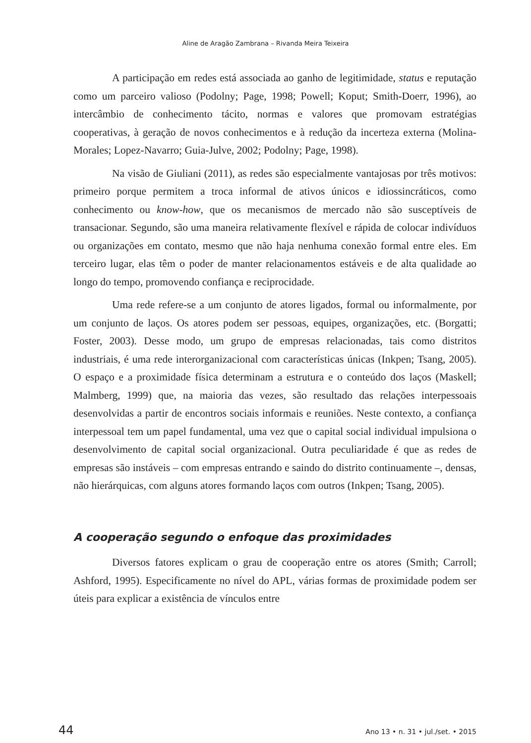Aline de Aragão Zambrana – Rivanda Meira Teixeira
A participação em redes está associada ao ganho de legitimidade, status e reputação como um parceiro valioso (Podolny; Page, 1998; Powell; Koput; Smith-Doerr, 1996), ao intercâmbio de conhecimento tácito, normas e valores que promovam estratégias cooperativas, à geração de novos conhecimentos e à redução da incerteza externa (Molina-Morales; Lopez-Navarro; Guia-Julve, 2002; Podolny; Page, 1998).
Na visão de Giuliani (2011), as redes são especialmente vantajosas por três motivos: primeiro porque permitem a troca informal de ativos únicos e idiossincráticos, como conhecimento ou know-how, que os mecanismos de mercado não são susceptíveis de transacionar. Segundo, são uma maneira relativamente flexível e rápida de colocar indivíduos ou organizações em contato, mesmo que não haja nenhuma conexão formal entre eles. Em terceiro lugar, elas têm o poder de manter relacionamentos estáveis e de alta qualidade ao longo do tempo, promovendo confiança e reciprocidade.
Uma rede refere-se a um conjunto de atores ligados, formal ou informalmente, por um conjunto de laços. Os atores podem ser pessoas, equipes, organizações, etc. (Borgatti; Foster, 2003). Desse modo, um grupo de empresas relacionadas, tais como distritos industriais, é uma rede interorganizacional com características únicas (Inkpen; Tsang, 2005). O espaço e a proximidade física determinam a estrutura e o conteúdo dos laços (Maskell; Malmberg, 1999) que, na maioria das vezes, são resultado das relações interpessoais desenvolvidas a partir de encontros sociais informais e reuniões. Neste contexto, a confiança interpessoal tem um papel fundamental, uma vez que o capital social individual impulsiona o desenvolvimento de capital social organizacional. Outra peculiaridade é que as redes de empresas são instáveis – com empresas entrando e saindo do distrito continuamente –, densas, não hierárquicas, com alguns atores formando laços com outros (Inkpen; Tsang, 2005).
A cooperação segundo o enfoque das proximidades
Diversos fatores explicam o grau de cooperação entre os atores (Smith; Carroll; Ashford, 1995). Especificamente no nível do APL, várias formas de proximidade podem ser úteis para explicar a existência de vínculos entre
44 Ano 13 • n. 31 • jul./set. • 2015